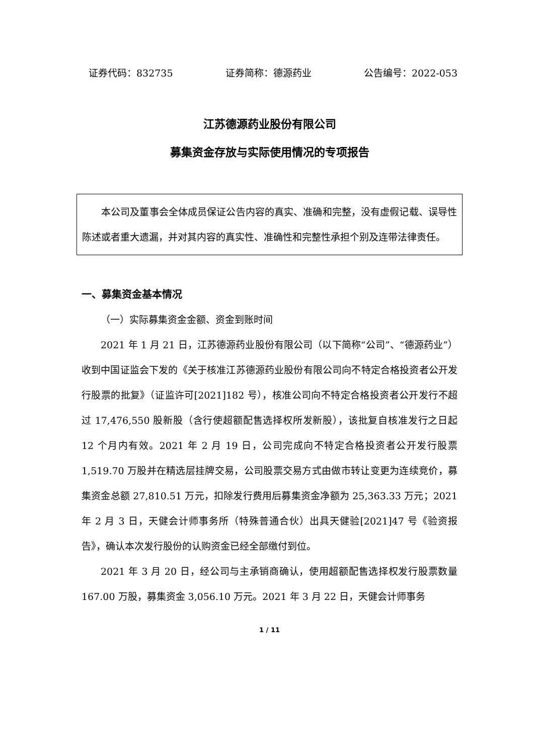证券代码：832735 证券简称：德源药业 公告编号：2022-053
江苏德源药业股份有限公司
募集资金存放与实际使用情况的专项报告
本公司及董事会全体成员保证公告内容的真实、准确和完整，没有虚假记载、误导性陈述或者重大遗漏，并对其内容的真实性、准确性和完整性承担个别及连带法律责任。
一、募集资金基本情况
（一）实际募集资金金额、资金到账时间
2021 年 1 月 21 日，江苏德源药业股份有限公司（以下简称“公司”、“德源药业”）收到中国证监会下发的《关于核准江苏德源药业股份有限公司向不特定合格投资者公开发行股票的批复》（证监许可[2021]182 号），核准公司向不特定合格投资者公开发行不超过 17,476,550 股新股（含行使超额配售选择权所发新股），该批复自核准发行之日起 12 个月内有效。2021 年 2 月 19 日，公司完成向不特定合格投资者公开发行股票 1,519.70 万股并在精选层挂牌交易，公司股票交易方式由做市转让变更为连续竞价，募集资金总额 27,810.51 万元，扣除发行费用后募集资金净额为 25,363.33 万元；2021 年 2 月 3 日，天健会计师事务所（特殊普通合伙）出具天健验[2021]47 号《验资报告》，确认本次发行股份的认购资金已经全部缴付到位。
2021 年 3 月 20 日，经公司与主承销商确认，使用超额配售选择权发行股票数量 167.00 万股，募集资金 3,056.10 万元。2021 年 3 月 22 日，天健会计师事务
1 / 11